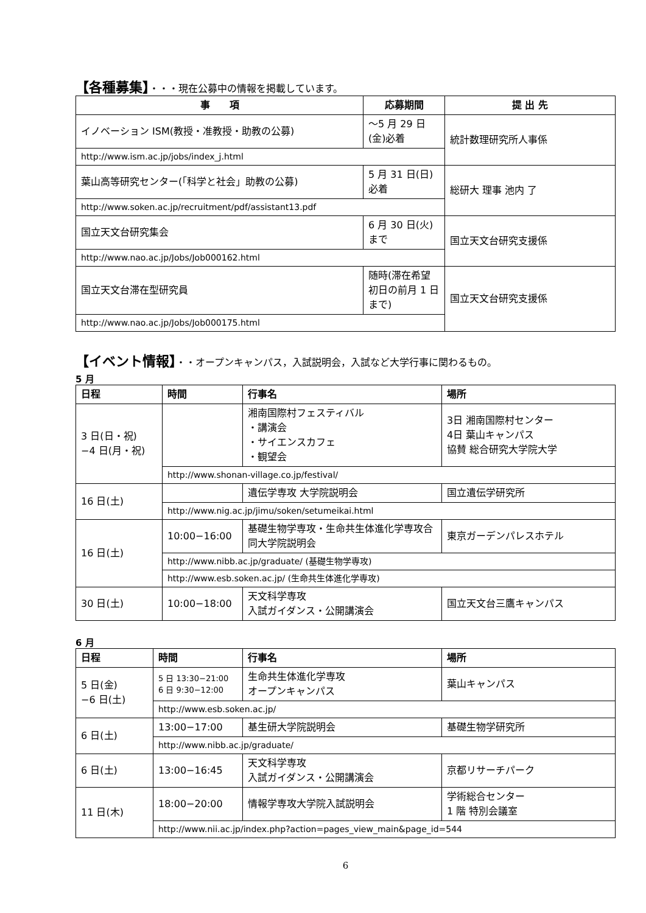【各種募集】・・・現在公募中の情報を掲載しています。
| 事 項 | 応募期間 | 提 出 先 |
| --- | --- | --- |
| イノベーション ISM(教授・准教授・助教の公募) | ～5 月 29 日(金)必着 | 統計数理研究所人事係 |
| http://www.ism.ac.jp/jobs/index_j.html | | |
| 葉山高等研究センター(「科学と社会」助教の公募) | 5 月 31 日(日)必着 | 総研大 理事 池内 了 |
| http://www.soken.ac.jp/recruitment/pdf/assistant13.pdf | | |
| 国立天文台研究集会 | 6 月 30 日(火)まで | 国立天文台研究支援係 |
| http://www.nao.ac.jp/Jobs/Job000162.html | | |
| 国立天文台滞在型研究員 | 随時(滞在希望初日の前月 1 日まで) | 国立天文台研究支援係 |
| http://www.nao.ac.jp/Jobs/Job000175.html | | |
【イベント情報】・・オープンキャンパス，入試説明会，入試など大学行事に関わるもの。
5 月
| 日程 | 時間 | 行事名 | 場所 |
| --- | --- | --- | --- |
| 3 日(日・祝) −4 日(月・祝) | | 湘南国際村フェスティバル ・講演会 ・サイエンスカフェ ・観望会 | 3日 湘南国際村センター 4日 葉山キャンパス 協賛 総合研究大学院大学 |
| | http://www.shonan-village.co.jp/festival/ | | |
| 16 日(土) | | 遺伝学専攻 大学院説明会 | 国立遺伝学研究所 |
| | http://www.nig.ac.jp/jimu/soken/setumeikai.html | | |
| 16 日(土) | 10:00−16:00 | 基礎生物学専攻・生命共生体進化学専攻合同大学院説明会 | 東京ガーデンパレスホテル |
| | http://www.nibb.ac.jp/graduate/ (基礎生物学専攻) | | |
| | http://www.esb.soken.ac.jp/ (生命共生体進化学専攻) | | |
| 30 日(土) | 10:00−18:00 | 天文科学専攻 入試ガイダンス・公開講演会 | 国立天文台三鷹キャンパス |
6 月
| 日程 | 時間 | 行事名 | 場所 |
| --- | --- | --- | --- |
| 5 日(金) −6 日(土) | 5 日 13:30−21:00 6 日 9:30−12:00 | 生命共生体進化学専攻 オープンキャンパス | 葉山キャンパス |
| | http://www.esb.soken.ac.jp/ | | |
| 6 日(土) | 13:00−17:00 | 基生研大学院説明会 | 基礎生物学研究所 |
| | http://www.nibb.ac.jp/graduate/ | | |
| 6 日(土) | 13:00−16:45 | 天文科学専攻 入試ガイダンス・公開講演会 | 京都リサーチパーク |
| 11 日(木) | 18:00−20:00 | 情報学専攻大学院入試説明会 | 学術総合センター 1 階 特別会議室 |
| | http://www.nii.ac.jp/index.php?action=pages_view_main&page_id=544 | | |
6